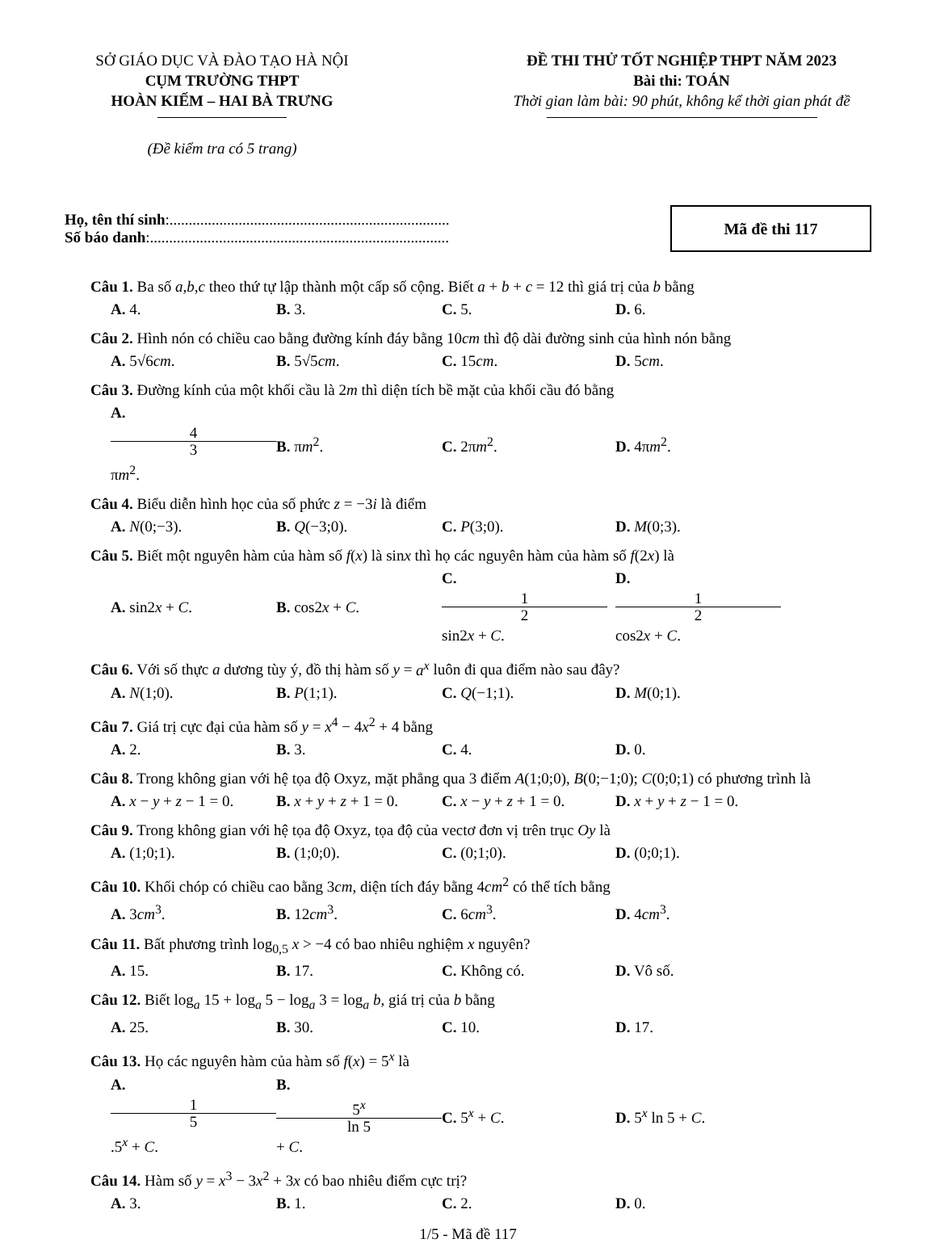SỞ GIÁO DỤC VÀ ĐÀO TẠO HÀ NỘI
CỤM TRƯỜNG THPT
HOÀN KIẾM – HAI BÀ TRƯNG
(Đề kiểm tra có 5 trang)
ĐỀ THI THỬ TỐT NGHIỆP THPT NĂM 2023
Bài thi: TOÁN
Thời gian làm bài: 90 phút, không kể thời gian phát đề
Họ, tên thí sinh:.........................................................................
Số báo danh:..............................................................................
Mã đề thi 117
Câu 1. Ba số a,b,c theo thứ tự lập thành một cấp số cộng. Biết a + b + c = 12 thì giá trị của b bằng
A. 4. B. 3. C. 5. D. 6.
Câu 2. Hình nón có chiều cao bằng đường kính đáy bằng 10cm thì độ dài đường sinh của hình nón bằng
A. 5√6cm. B. 5√5cm. C. 15cm. D. 5cm.
Câu 3. Đường kính của một khối cầu là 2m thì diện tích bề mặt của khối cầu đó bằng
A. 4 3 πm<sup>2</sup>. B. πm<sup>2</sup>. C. 2πm<sup>2</sup>. D. 4πm<sup>2</sup>.
Câu 4. Biểu diễn hình học của số phức z = −3i là điểm
A. N(0;−3). B. Q(−3;0). C. P(3;0). D. M(0;3).
Câu 5. Biết một nguyên hàm của hàm số f(x) là sinx thì họ các nguyên hàm của hàm số f(2x) là
A. sin2x + C. B. cos2x + C. C. 1 2 sin2x + C. D. 1 2 cos2x + C.
Câu 6. Với số thực a dương tùy ý, đồ thị hàm số y = a<sup>x</sup> luôn đi qua điểm nào sau đây?
A. N(1;0). B. P(1;1). C. Q(−1;1). D. M(0;1).
Câu 7. Giá trị cực đại của hàm số y = x<sup>4</sup> − 4x<sup>2</sup> + 4 bằng
A. 2. B. 3. C. 4. D. 0.
Câu 8. Trong không gian với hệ tọa độ Oxyz, mặt phẳng qua 3 điểm A(1;0;0), B(0;−1;0); C(0;0;1) có phương trình là
A. x − y + z − 1 = 0. B. x + y + z + 1 = 0. C. x − y + z + 1 = 0. D. x + y + z − 1 = 0.
Câu 9. Trong không gian với hệ tọa độ Oxyz, tọa độ của vectơ đơn vị trên trục Oy là
A. (1;0;1). B. (1;0;0). C. (0;1;0). D. (0;0;1).
Câu 10. Khối chóp có chiều cao bằng 3cm, diện tích đáy bằng 4cm<sup>2</sup> có thể tích bằng
A. 3cm<sup>3</sup>. B. 12cm<sup>3</sup>. C. 6cm<sup>3</sup>. D. 4cm<sup>3</sup>.
Câu 11. Bất phương trình log<sub>0,5</sub> x > −4 có bao nhiêu nghiệm x nguyên?
A. 15. B. 17. C. Không có. D. Vô số.
Câu 12. Biết log<sub>a</sub> 15 + log<sub>a</sub> 5 − log<sub>a</sub> 3 = log<sub>a</sub> b, giá trị của b bằng
A. 25. B. 30. C. 10. D. 17.
Câu 13. Họ các nguyên hàm của hàm số f(x) = 5<sup>x</sup> là
A. 1 5.5<sup>x</sup> + C. B. 5<sup>x</sup> ln 5 + C. C. 5<sup>x</sup> + C. D. 5<sup>x</sup> ln 5 + C.
Câu 14. Hàm số y = x<sup>3</sup> − 3x<sup>2</sup> + 3x có bao nhiêu điểm cực trị?
A. 3. B. 1. C. 2. D. 0.
1/5 - Mã đề 117